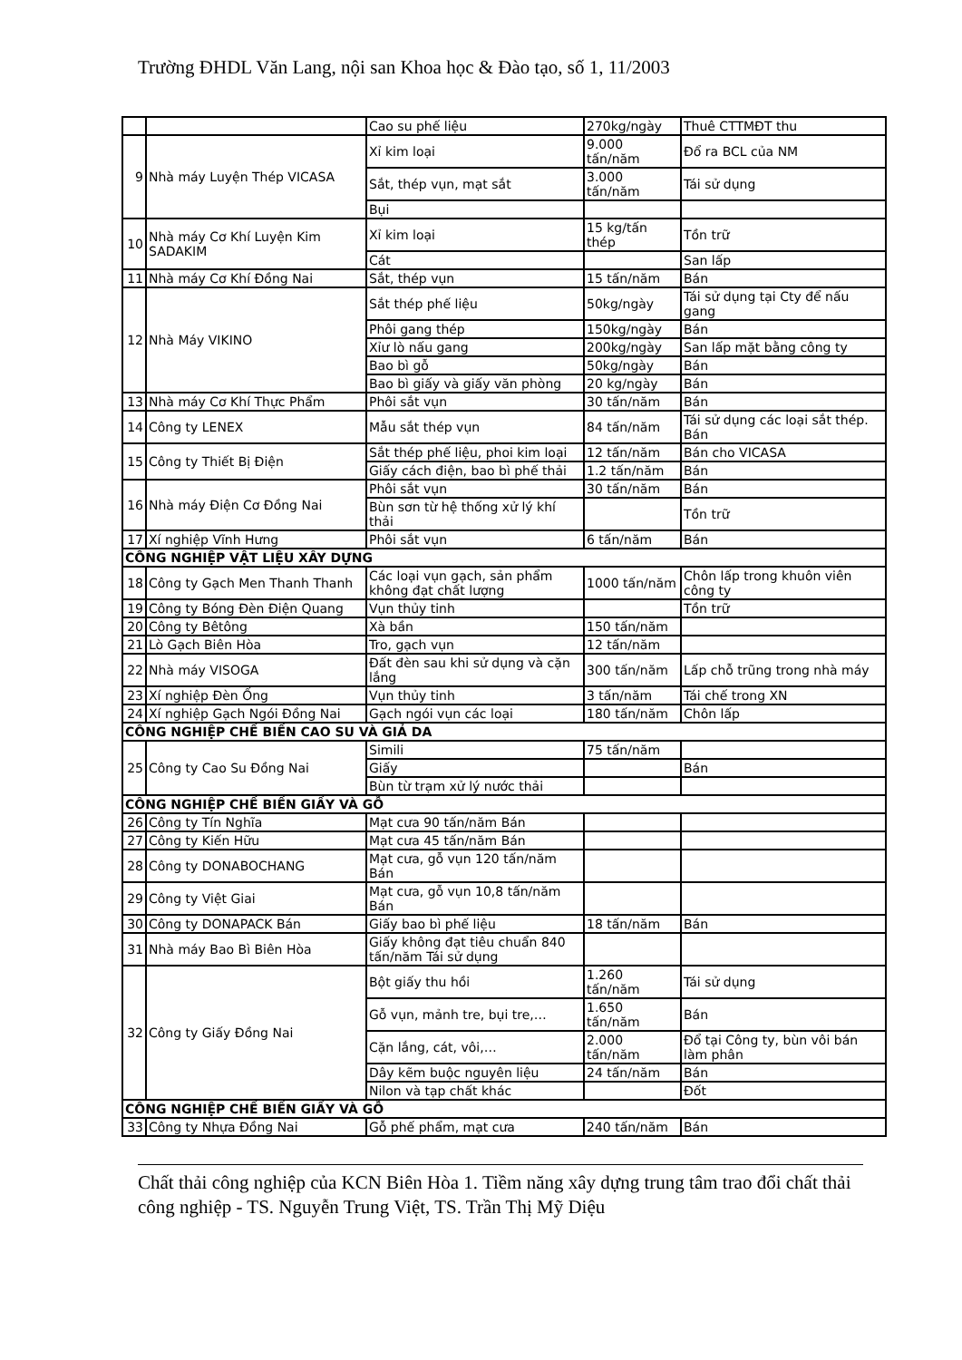Trường ĐHDL Văn Lang, nội san Khoa học & Đào tạo, số 1, 11/2003
| | | Cao su phế liệu | 270kg/ngày | Thuê CTTMĐT thu |
| 9 | Nhà máy Luyện Thép VICASA | Xỉ kim loại | 9.000 tấn/năm | Đổ ra BCL của NM |
| | | Sắt, thép vụn, mạt sắt | 3.000 tấn/năm | Tái sử dụng |
| | | Bụi | | |
| 10 | Nhà máy Cơ Khí Luyện Kim SADAKIM | Xỉ kim loại | 15 kg/tấn thép | Tồn trữ |
| | | Cát | | San lấp |
| 11 | Nhà máy Cơ Khí Đồng Nai | Sắt, thép vụn | 15 tấn/năm | Bán |
| 12 | Nhà Máy VIKINO | Sắt thép phế liệu | 50kg/ngày | Tái sử dụng tại Cty để nấu gang |
| | | Phôi gang thép | 150kg/ngày | Bán |
| | | Xỉư lò nấu gang | 200kg/ngày | San lấp mặt bằng công ty |
| | | Bao bì gỗ | 50kg/ngày | Bán |
| | | Bao bì giấy và giấy văn phòng | 20 kg/ngày | Bán |
| 13 | Nhà máy Cơ Khí Thực Phẩm | Phôi sắt vụn | 30 tấn/năm | Bán |
| 14 | Công ty LENEX | Mẫu sắt thép vụn | 84 tấn/năm | Tái sử dụng các loại sắt thép. Bán |
| 15 | Công ty Thiết Bị Điện | Sắt thép phế liệu, phoi kim loại | 12 tấn/năm | Bán cho VICASA |
| | | Giấy cách điện, bao bì phế thải | 1.2 tấn/năm | Bán |
| 16 | Nhà máy Điện Cơ Đồng Nai | Phôi sắt vụn | 30 tấn/năm | Bán |
| | | Bùn sơn từ hệ thống xử lý khí thải | | Tồn trữ |
| 17 | Xí nghiệp Vĩnh Hưng | Phôi sắt vụn | 6 tấn/năm | Bán |
| CÔNG NGHIỆP VẬT LIỆU XÂY DỰNG | | | | |
| 18 | Công ty Gạch Men Thanh Thanh | Các loại vụn gạch, sản phẩm không đạt chất lượng | 1000 tấn/năm | Chôn lấp trong khuôn viên công ty |
| 19 | Công ty Bóng Đèn Điện Quang | Vụn thủy tinh | | Tồn trữ |
| 20 | Công ty Bêtông | Xà bần | 150 tấn/năm | |
| 21 | Lò Gạch Biên Hòa | Tro, gạch vụn | 12 tấn/năm | |
| 22 | Nhà máy VISOGA | Đất đèn sau khi sử dụng và cặn lắng | 300 tấn/năm | Lấp chỗ trũng trong nhà máy |
| 23 | Xí nghiệp Đèn Ống | Vụn thủy tinh | 3 tấn/năm | Tái chế trong XN |
| 24 | Xí nghiệp Gạch Ngói Đồng Nai | Gạch ngói vụn các loại | 180 tấn/năm | Chôn lấp |
| CÔNG NGHIỆP CHẾ BIẾN CAO SU VÀ GIẢ DA | | | | |
| 25 | Công ty Cao Su Đồng Nai | Simili | 75 tấn/năm | |
| | | Giấy | | Bán |
| | | Bùn từ trạm xử lý nước thải | | |
| CÔNG NGHIỆP CHẾ BIẾN GIẤY VÀ GỖ | | | | |
| 26 | Công ty Tín Nghĩa | Mạt cưa 90 tấn/năm Bán | | |
| 27 | Công ty Kiến Hữu | Mạt cưa 45 tấn/năm Bán | | |
| 28 | Công ty DONABOCHANG | Mạt cưa, gỗ vụn 120 tấn/năm Bán | | |
| 29 | Công ty Việt Giai | Mạt cưa, gỗ vụn 10,8 tấn/năm Bán | | |
| 30 | Công ty DONAPACK Bán | Giấy bao bì phế liệu | 18 tấn/năm | Bán |
| 31 | Nhà máy Bao Bì Biên Hòa | Giấy không đạt tiêu chuẩn 840 tấn/năm Tái sử dụng | | |
| 32 | Công ty Giấy Đồng Nai | Bột giấy thu hồi | 1.260 tấn/năm | Tái sử dụng |
| | | Gỗ vụn, mảnh tre, bụi tre,… | 1.650 tấn/năm | Bán |
| | | Cặn lắng, cát, vôi,… | 2.000 tấn/năm | Đổ tại Công ty, bùn vôi bán làm phân |
| | | Dây kẽm buộc nguyên liệu | 24 tấn/năm | Bán |
| | | Nilon và tạp chất khác | | Đốt |
| CÔNG NGHIỆP CHẾ BIẾN GIẤY VÀ GỖ | | | | |
| 33 | Công ty Nhựa Đồng Nai | Gỗ phế phẩm, mạt cưa | 240 tấn/năm | Bán |
Chất thải công nghiệp của KCN Biên Hòa 1. Tiềm năng xây dựng trung tâm trao đổi chất thải công nghiệp - TS. Nguyễn Trung Việt, TS. Trần Thị Mỹ Diệu